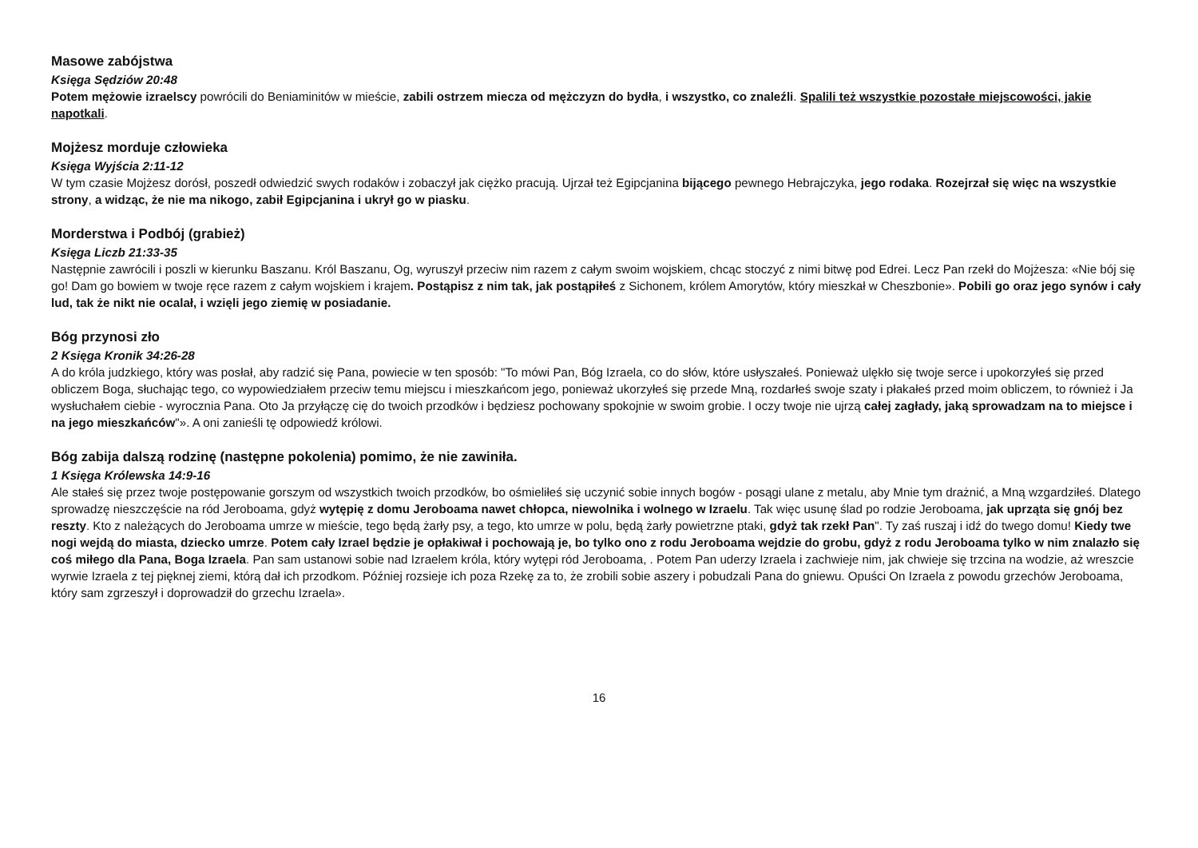Masowe zabójstwa
Księga Sędziów 20:48
Potem mężowie izraelscy powrócili do Beniaminitów w mieście, zabili ostrzem miecza od mężczyzn do bydła, i wszystko, co znaleźli. Spalili też wszystkie pozostałe miejscowości, jakie napotkali.
Mojżesz morduje człowieka
Księga Wyjścia 2:11-12
W tym czasie Mojżesz dorósł, poszedł odwiedzić swych rodaków i zobaczył jak ciężko pracują. Ujrzał też Egipcjanina bijącego pewnego Hebrajczyka, jego rodaka. Rozejrzał się więc na wszystkie strony, a widząc, że nie ma nikogo, zabił Egipcjanina i ukrył go w piasku.
Morderstwa i Podbój (grabież)
Księga Liczb 21:33-35
Następnie zawrócili i poszli w kierunku Baszanu. Król Baszanu, Og, wyruszył przeciw nim razem z całym swoim wojskiem, chcąc stoczyć z nimi bitwę pod Edrei. Lecz Pan rzekł do Mojżesza: «Nie bój się go! Dam go bowiem w twoje ręce razem z całym wojskiem i krajem. Postąpisz z nim tak, jak postąpiłeś z Sichonem, królem Amorytów, który mieszkał w Cheszbonie». Pobili go oraz jego synów i cały lud, tak że nikt nie ocalał, i wzięli jego ziemię w posiadanie.
Bóg przynosi zło
2 Księga Kronik 34:26-28
A do króla judzkiego, który was posłał, aby radzić się Pana, powiecie w ten sposób: "To mówi Pan, Bóg Izraela, co do słów, które usłyszałeś. Ponieważ ulękło się twoje serce i upokorzyłeś się przed obliczem Boga, słuchając tego, co wypowiedziałem przeciw temu miejscu i mieszkańcom jego, ponieważ ukorzyłeś się przede Mną, rozdarłeś swoje szaty i płakałeś przed moim obliczem, to również i Ja wysłuchałem ciebie - wyrocznia Pana. Oto Ja przyłączę cię do twoich przodków i będziesz pochowany spokojnie w swoim grobie. I oczy twoje nie ujrzą całej zagłady, jaką sprowadzam na to miejsce i na jego mieszkańców"». A oni zanieśli tę odpowiedź królowi.
Bóg zabija dalszą rodzinę (następne pokolenia) pomimo, że nie zawiniła.
1 Księga Królewska 14:9-16
Ale stałeś się przez twoje postępowanie gorszym od wszystkich twoich przodków, bo ośmieliłeś się uczynić sobie innych bogów - posągi ulane z metalu, aby Mnie tym drażnić, a Mną wzgardziłeś. Dlatego sprowadzę nieszczęście na ród Jeroboama, gdyż wytępię z domu Jeroboama nawet chłopca, niewolnika i wolnego w Izraelu. Tak więc usunę ślad po rodzie Jeroboama, jak uprząta się gnój bez reszty. Kto z należących do Jeroboama umrze w mieście, tego będą żarły psy, a tego, kto umrze w polu, będą żarły powietrzne ptaki, gdyż tak rzekł Pan". Ty zaś ruszaj i idź do twego domu! Kiedy twe nogi wejdą do miasta, dziecko umrze. Potem cały Izrael będzie je opłakiwał i pochowają je, bo tylko ono z rodu Jeroboama wejdzie do grobu, gdyż z rodu Jeroboama tylko w nim znalazło się coś miłego dla Pana, Boga Izraela. Pan sam ustanowi sobie nad Izraelem króla, który wytępi ród Jeroboama, . Potem Pan uderzy Izraela i zachwieje nim, jak chwieje się trzcina na wodzie, aż wreszcie wyrwie Izraela z tej pięknej ziemi, którą dał ich przodkom. Później rozsieje ich poza Rzekę za to, że zrobili sobie aszery i pobudzali Pana do gniewu. Opuści On Izraela z powodu grzechów Jeroboama, który sam zgrzeszył i doprowadził do grzechu Izraela».
16